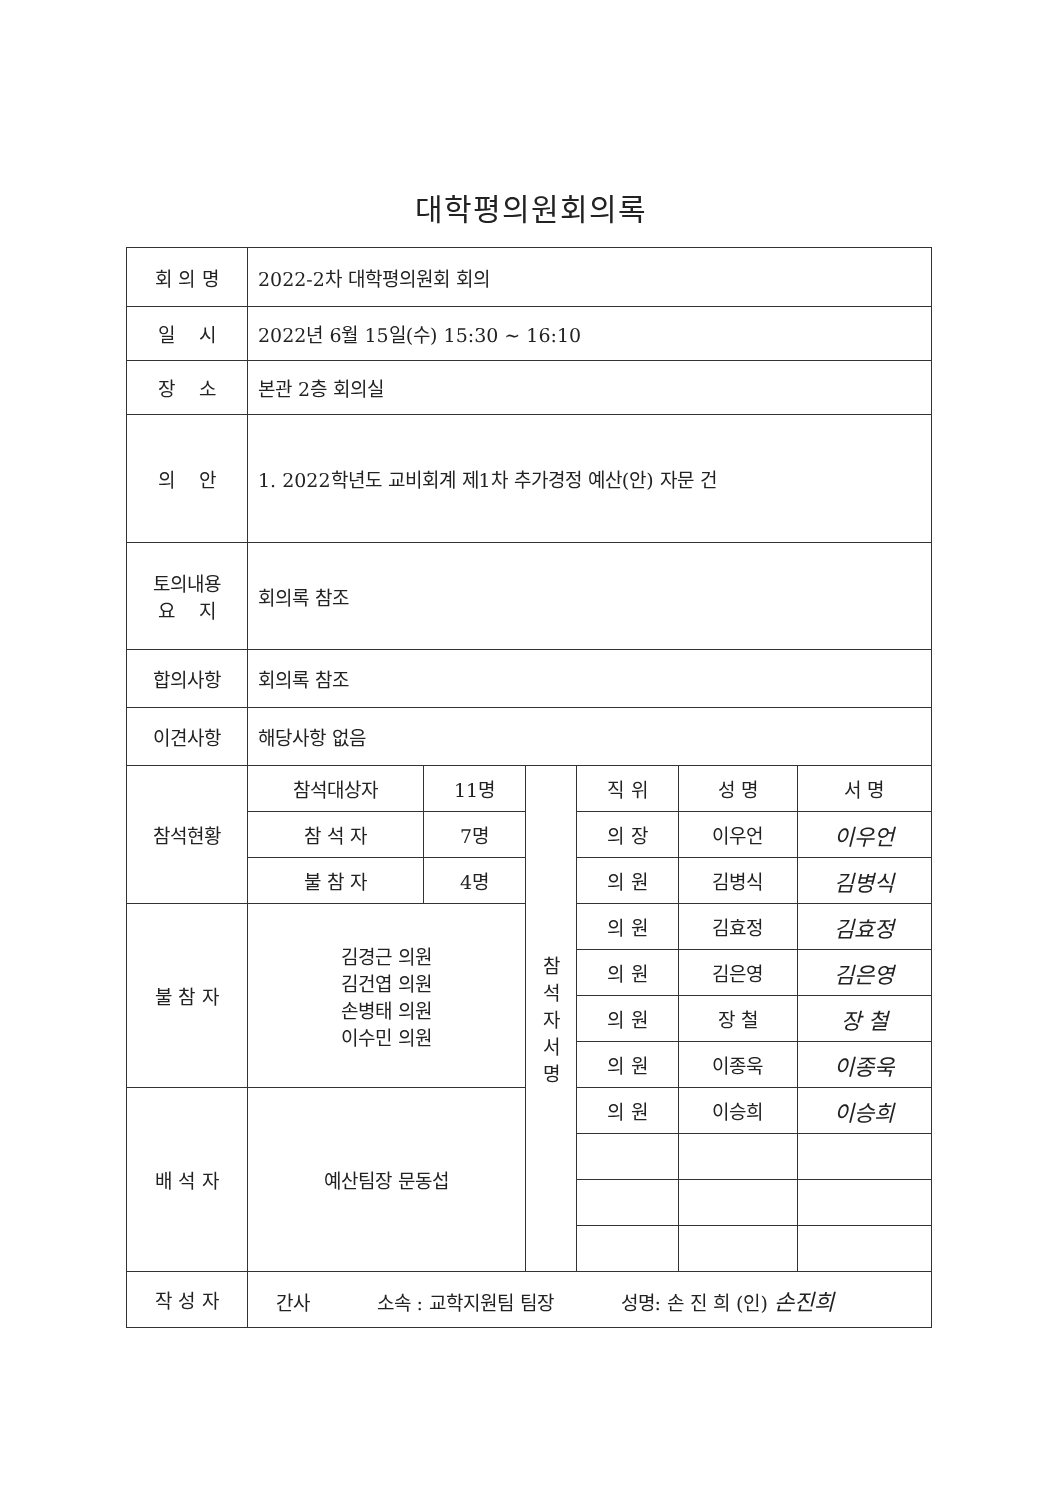대학평의원회의록
| 회 의 명 | 2022-2차 대학평의원회 회의 | | | | | |
| 일 시 | 2022년 6월 15일(수) 15:30 ~ 16:10 | | | | | |
| 장 소 | 본관 2층 회의실 | | | | | |
| 의 안 | 1. 2022학년도 교비회계 제1차 추가경정 예산(안) 자문 건 | | | | | |
| 토의내용 요 지 | 회의록 참조 | | | | | |
| 합의사항 | 회의록 참조 | | | | | |
| 이견사항 | 해당사항 없음 | | | | | |
| 참석현황 | 참석대상자 | 11명 | 참 석 자 서 명 | 직 위 | 성 명 | 서 명 |
| | 참 석 자 | 7명 | | 의 장 | 이우언 | 이우언 |
| | 불 참 자 | 4명 | | 의 원 | 김병식 | 김병식 |
| 불 참 자 | 김경근 의원 김건엽 의원 손병태 의원 이수민 의원 | | | 의 원 | 김효정 | 김효정 |
| | | | | 의 원 | 김은영 | 김은영 |
| | | | | 의 원 | 장 철 | 장 철 |
| | | | | 의 원 | 이종욱 | 이종욱 |
| 배 석 자 | 예산팀장 문동섭 | | | 의 원 | 이승희 | 이승희 |
| 작 성 자 | 간사 소속 : 교학지원팀 팀장 성명: 손 진 희 (인) 손진희 | | | | | |